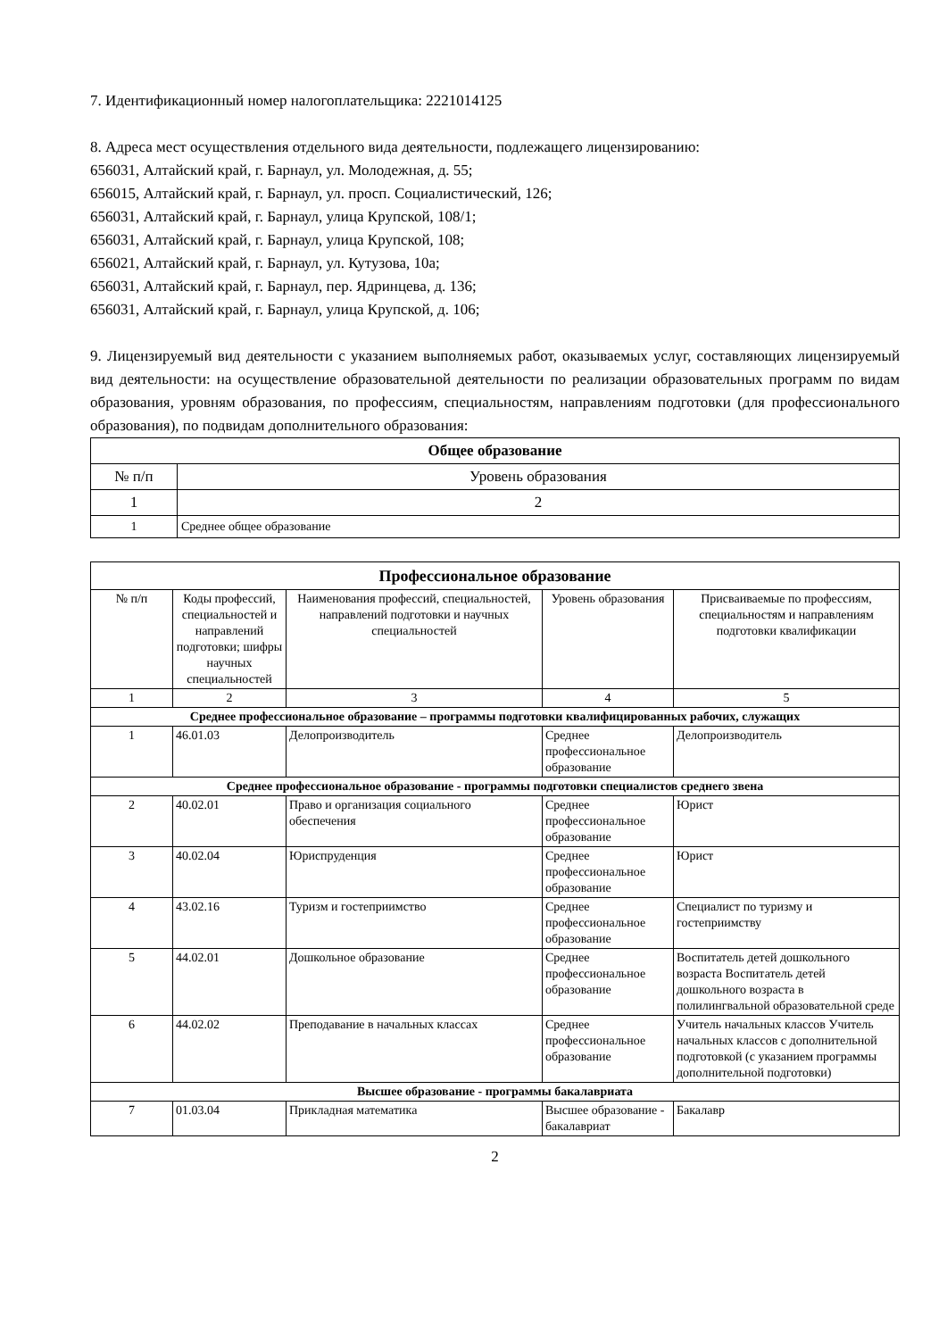7. Идентификационный номер налогоплательщика: 2221014125
8. Адреса мест осуществления отдельного вида деятельности, подлежащего лицензированию:
656031, Алтайский край, г. Барнаул, ул. Молодежная, д. 55;
656015, Алтайский край, г. Барнаул, ул. просп. Социалистический, 126;
656031, Алтайский край, г. Барнаул, улица Крупской, 108/1;
656031, Алтайский край, г. Барнаул, улица Крупской, 108;
656021, Алтайский край, г. Барнаул, ул. Кутузова, 10а;
656031, Алтайский край, г. Барнаул, пер. Ядринцева, д. 136;
656031, Алтайский край, г. Барнаул, улица Крупской, д. 106;
9. Лицензируемый вид деятельности с указанием выполняемых работ, оказываемых услуг, составляющих лицензируемый вид деятельности: на осуществление образовательной деятельности по реализации образовательных программ по видам образования, уровням образования, по профессиям, специальностям, направлениям подготовки (для профессионального образования), по подвидам дополнительного образования:
| Общее образование | |
| --- | --- |
| № п/п | Уровень образования |
| 1 | 2 |
| 1 | Среднее общее образование |
| Профессиональное образование | | | | |
| --- | --- | --- | --- | --- |
| № п/п | Коды профессий, специальностей и направлений подготовки; шифры научных специальностей | Наименования профессий, специальностей, направлений подготовки и научных специальностей | Уровень образования | Присваиваемые по профессиям, специальностям и направлениям подготовки квалификации |
| 1 | 2 | 3 | 4 | 5 |
| Среднее профессиональное образование – программы подготовки квалифицированных рабочих, служащих | | | | |
| 1 | 46.01.03 | Делопроизводитель | Среднее профессиональное образование | Делопроизводитель |
| Среднее профессиональное образование - программы подготовки специалистов среднего звена | | | | |
| 2 | 40.02.01 | Право и организация социального обеспечения | Среднее профессиональное образование | Юрист |
| 3 | 40.02.04 | Юриспруденция | Среднее профессиональное образование | Юрист |
| 4 | 43.02.16 | Туризм и гостеприимство | Среднее профессиональное образование | Специалист по туризму и гостеприимству |
| 5 | 44.02.01 | Дошкольное образование | Среднее профессиональное образование | Воспитатель детей дошкольного возраста Воспитатель детей дошкольного возраста в полилингвальной образовательной среде |
| 6 | 44.02.02 | Преподавание в начальных классах | Среднее профессиональное образование | Учитель начальных классов Учитель начальных классов с дополнительной подготовкой (с указанием программы дополнительной подготовки) |
| Высшее образование - программы бакалавриата | | | | |
| 7 | 01.03.04 | Прикладная математика | Высшее образование - бакалавриат | Бакалавр |
2